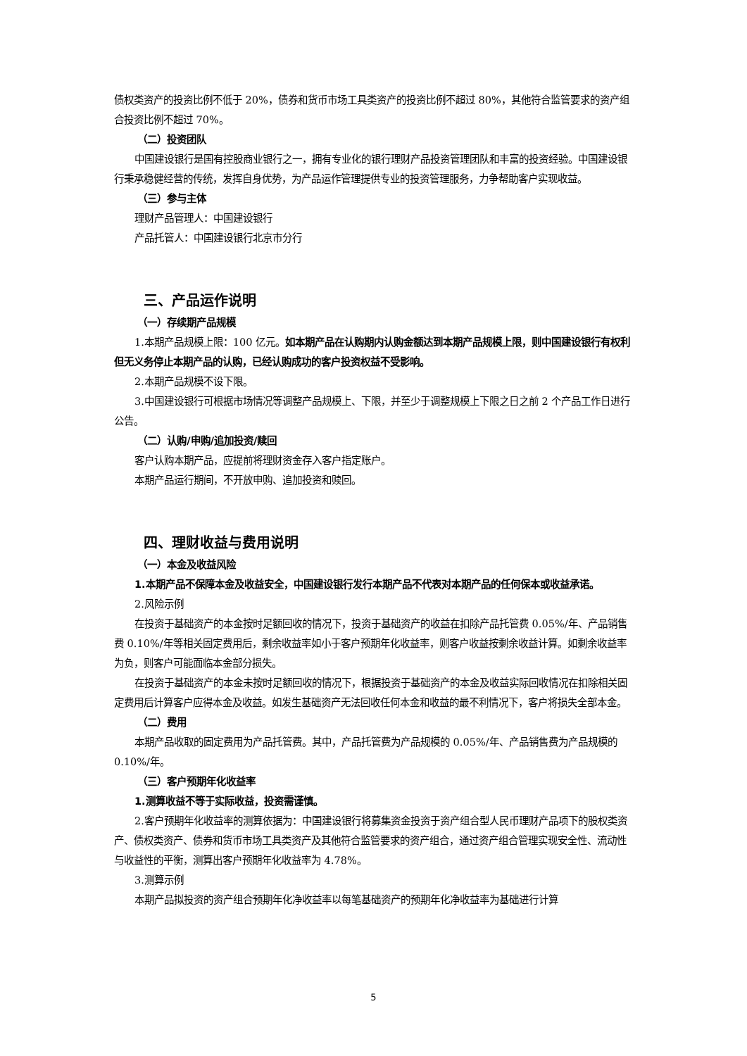债权类资产的投资比例不低于 20%，债券和货币市场工具类资产的投资比例不超过 80%，其他符合监管要求的资产组合投资比例不超过 70%。
（二）投资团队
中国建设银行是国有控股商业银行之一，拥有专业化的银行理财产品投资管理团队和丰富的投资经验。中国建设银行秉承稳健经营的传统，发挥自身优势，为产品运作管理提供专业的投资管理服务，力争帮助客户实现收益。
（三）参与主体
理财产品管理人：中国建设银行
产品托管人：中国建设银行北京市分行
三、产品运作说明
（一）存续期产品规模
1.本期产品规模上限：100 亿元。如本期产品在认购期内认购金额达到本期产品规模上限，则中国建设银行有权利但无义务停止本期产品的认购，已经认购成功的客户投资权益不受影响。
2.本期产品规模不设下限。
3.中国建设银行可根据市场情况等调整产品规模上、下限，并至少于调整规模上下限之日之前 2 个产品工作日进行公告。
（二）认购/申购/追加投资/赎回
客户认购本期产品，应提前将理财资金存入客户指定账户。
本期产品运行期间，不开放申购、追加投资和赎回。
四、理财收益与费用说明
（一）本金及收益风险
1.本期产品不保障本金及收益安全，中国建设银行发行本期产品不代表对本期产品的任何保本或收益承诺。
2.风险示例
在投资于基础资产的本金按时足额回收的情况下，投资于基础资产的收益在扣除产品托管费 0.05%/年、产品销售费 0.10%/年等相关固定费用后，剩余收益率如小于客户预期年化收益率，则客户收益按剩余收益计算。如剩余收益率为负，则客户可能面临本金部分损失。
在投资于基础资产的本金未按时足额回收的情况下，根据投资于基础资产的本金及收益实际回收情况在扣除相关固定费用后计算客户应得本金及收益。如发生基础资产无法回收任何本金和收益的最不利情况下，客户将损失全部本金。
（二）费用
本期产品收取的固定费用为产品托管费。其中，产品托管费为产品规模的 0.05%/年、产品销售费为产品规模的 0.10%/年。
（三）客户预期年化收益率
1.测算收益不等于实际收益，投资需谨慎。
2.客户预期年化收益率的测算依据为：中国建设银行将募集资金投资于资产组合型人民币理财产品项下的股权类资产、债权类资产、债券和货币市场工具类资产及其他符合监管要求的资产组合，通过资产组合管理实现安全性、流动性与收益性的平衡，测算出客户预期年化收益率为 4.78%。
3.测算示例
本期产品拟投资的资产组合预期年化净收益率以每笔基础资产的预期年化净收益率为基础进行计算
5